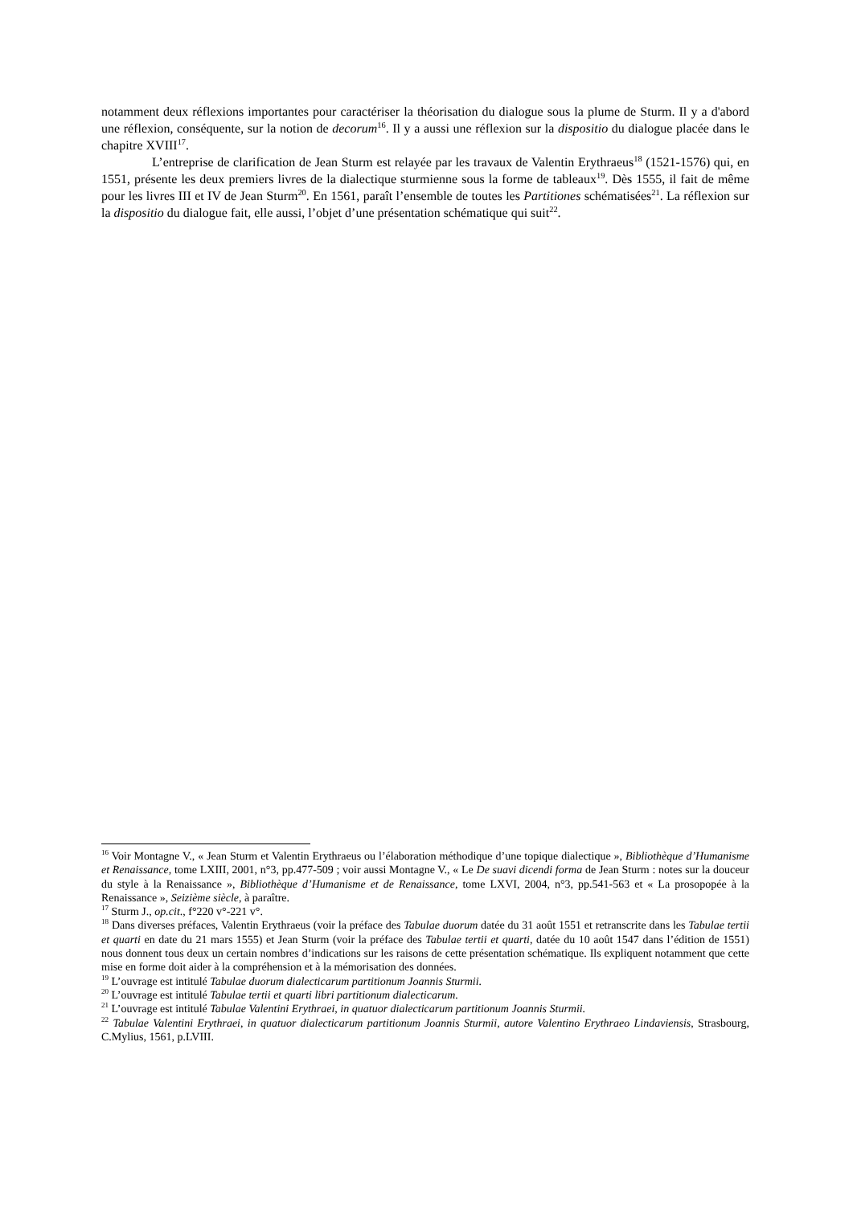notamment deux réflexions importantes pour caractériser la théorisation du dialogue sous la plume de Sturm. Il y a d'abord une réflexion, conséquente, sur la notion de decorum<sup>16</sup>. Il y a aussi une réflexion sur la dispositio du dialogue placée dans le chapitre XVIII<sup>17</sup>.
L’entreprise de clarification de Jean Sturm est relayée par les travaux de Valentin Erythraeus<sup>18</sup> (1521-1576) qui, en 1551, présente les deux premiers livres de la dialectique sturmienne sous la forme de tableaux<sup>19</sup>. Dès 1555, il fait de même pour les livres III et IV de Jean Sturm<sup>20</sup>. En 1561, paraît l’ensemble de toutes les Partitiones schématisées<sup>21</sup>. La réflexion sur la dispositio du dialogue fait, elle aussi, l’objet d’une présentation schématique qui suit<sup>22</sup>.
<sup>16</sup> Voir Montagne V., « Jean Sturm et Valentin Erythraeus ou l’élaboration méthodique d’une topique dialectique », Bibliothèque d’Humanisme et Renaissance, tome LXIII, 2001, n°3, pp.477-509 ; voir aussi Montagne V., « Le De suavi dicendi forma de Jean Sturm : notes sur la douceur du style à la Renaissance », Bibliothèque d’Humanisme et de Renaissance, tome LXVI, 2004, n°3, pp.541-563 et « La prosopopée à la Renaissance », Seizième siècle, à paraître.
<sup>17</sup> Sturm J., op.cit., f°220 v°-221 v°.
<sup>18</sup> Dans diverses préfaces, Valentin Erythraeus (voir la préface des Tabulae duorum datée du 31 août 1551 et retranscrite dans les Tabulae tertii et quarti en date du 21 mars 1555) et Jean Sturm (voir la préface des Tabulae tertii et quarti, datée du 10 août 1547 dans l’édition de 1551) nous donnent tous deux un certain nombres d’indications sur les raisons de cette présentation schématique. Ils expliquent notamment que cette mise en forme doit aider à la compréhension et à la mémorisation des données.
<sup>19</sup> L’ouvrage est intitulé Tabulae duorum dialecticarum partitionum Joannis Sturmii.
<sup>20</sup> L’ouvrage est intitulé Tabulae tertii et quarti libri partitionum dialecticarum.
<sup>21</sup> L’ouvrage est intitulé Tabulae Valentini Erythraei, in quatuor dialecticarum partitionum Joannis Sturmii.
<sup>22</sup> Tabulae Valentini Erythraei, in quatuor dialecticarum partitionum Joannis Sturmii, autore Valentino Erythraeo Lindaviensis, Strasbourg, C.Mylius, 1561, p.LVIII.